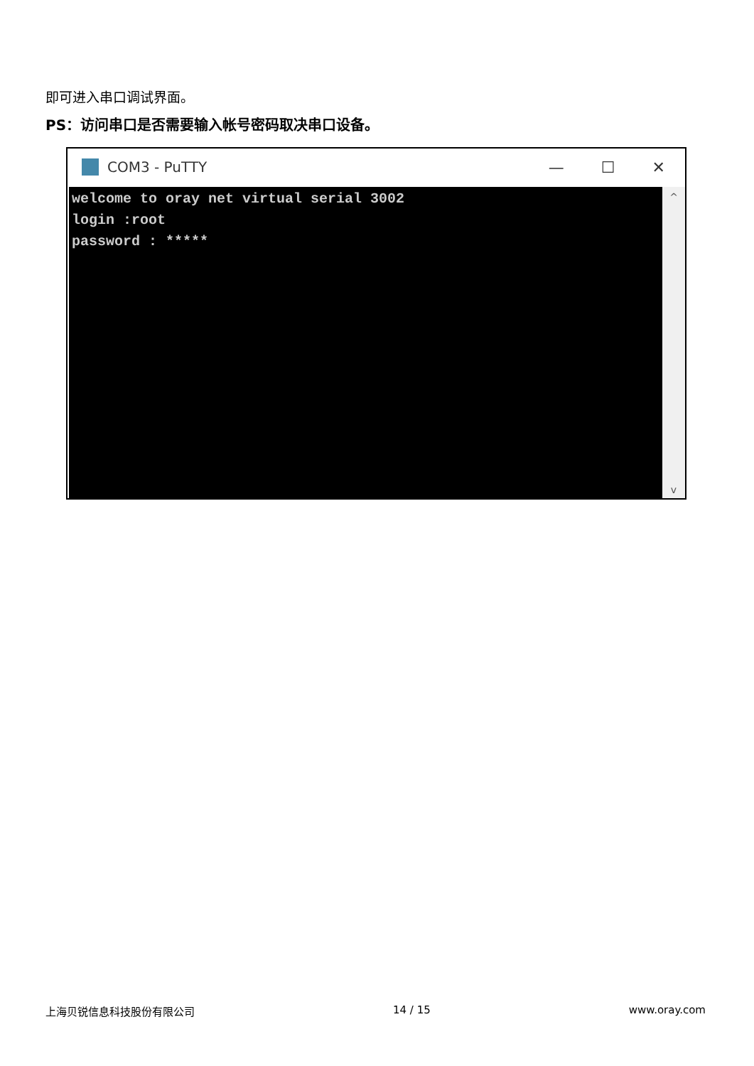即可进入串口调试界面。
PS：访问串口是否需要输入帐号密码取决串口设备。
COM3 - PuTTY — ☐ ✕
welcome to oray net virtual serial 3002
login :root
password : *****
^
v
上海贝锐信息科技股份有限公司 14 / 15 www.oray.com